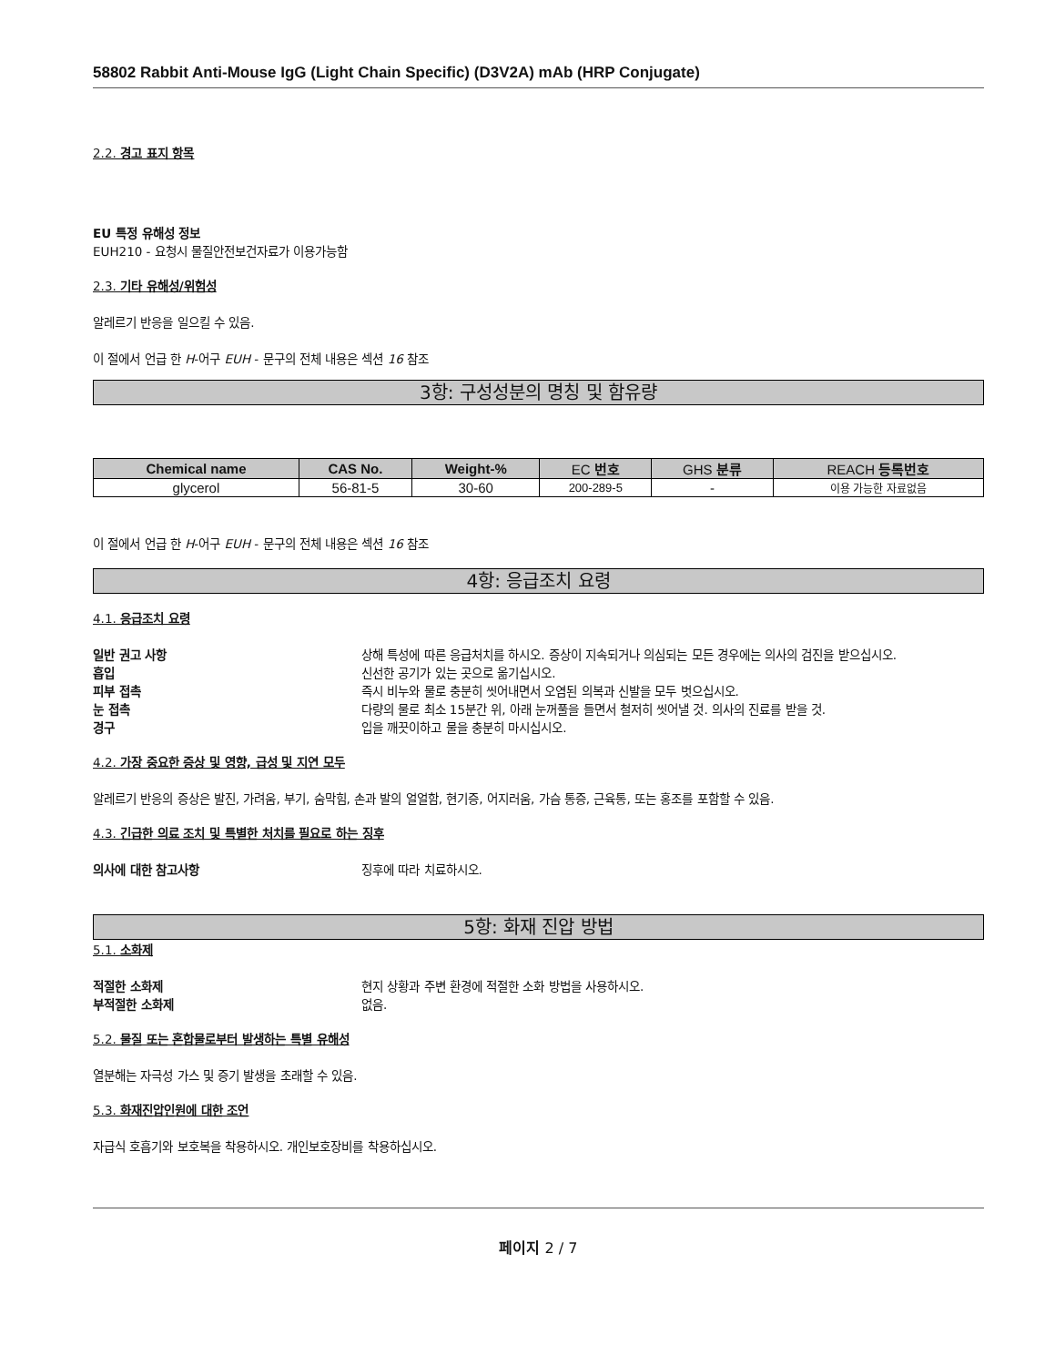58802 Rabbit Anti-Mouse IgG (Light Chain Specific) (D3V2A) mAb (HRP Conjugate)
2.2. 경고 표지 항목
EU 특정 유해성 정보
EUH210 - 요청시 물질안전보건자료가 이용가능함
2.3. 기타 유해성/위험성
알레르기 반응을 일으킬 수 있음.
이 절에서 언급 한 H-어구 EUH - 문구의 전체 내용은 섹션 16 참조
3항: 구성성분의 명칭 및 함유량
| Chemical name | CAS No. | Weight-% | EC 번호 | GHS 분류 | REACH 등록번호 |
| --- | --- | --- | --- | --- | --- |
| glycerol | 56-81-5 | 30-60 | 200-289-5 | - | 이용 가능한 자료없음 |
이 절에서 언급 한 H-어구 EUH - 문구의 전체 내용은 섹션 16 참조
4항: 응급조치 요령
4.1. 응급조치 요령
일반 권고 사항 상해 특성에 따른 응급처치를 하시오. 증상이 지속되거나 의심되는 모든 경우에는 의사의 검진을 받으십시오. 흡입 신선한 공기가 있는 곳으로 옮기십시오. 피부 접촉 즉시 비누와 물로 충분히 씻어내면서 오염된 의복과 신발을 모두 벗으십시오. 눈 접촉 다량의 물로 최소 15분간 위, 아래 눈꺼풀을 들면서 철저히 씻어낼 것. 의사의 진료를 받을 것. 경구 입을 깨끗이하고 물을 충분히 마시십시오.
4.2. 가장 중요한 증상 및 영향, 급성 및 지연 모두
알레르기 반응의 증상은 발진, 가려움, 부기, 숨막힘, 손과 발의 얼얼함, 현기증, 어지러움, 가슴 통증, 근육통, 또는 홍조를 포함할 수 있음.
4.3. 긴급한 의료 조치 및 특별한 처치를 필요로 하는 징후
의사에 대한 참고사항 징후에 따라 치료하시오.
5항: 화재 진압 방법
5.1. 소화제
적절한 소화제 현지 상황과 주변 환경에 적절한 소화 방법을 사용하시오. 부적절한 소화제 없음.
5.2. 물질 또는 혼합물로부터 발생하는 특별 유해성
열분해는 자극성 가스 및 증기 발생을 초래할 수 있음.
5.3. 화재진압인원에 대한 조언
자급식 호흡기와 보호복을 착용하시오. 개인보호장비를 착용하십시오.
페이지 2 / 7